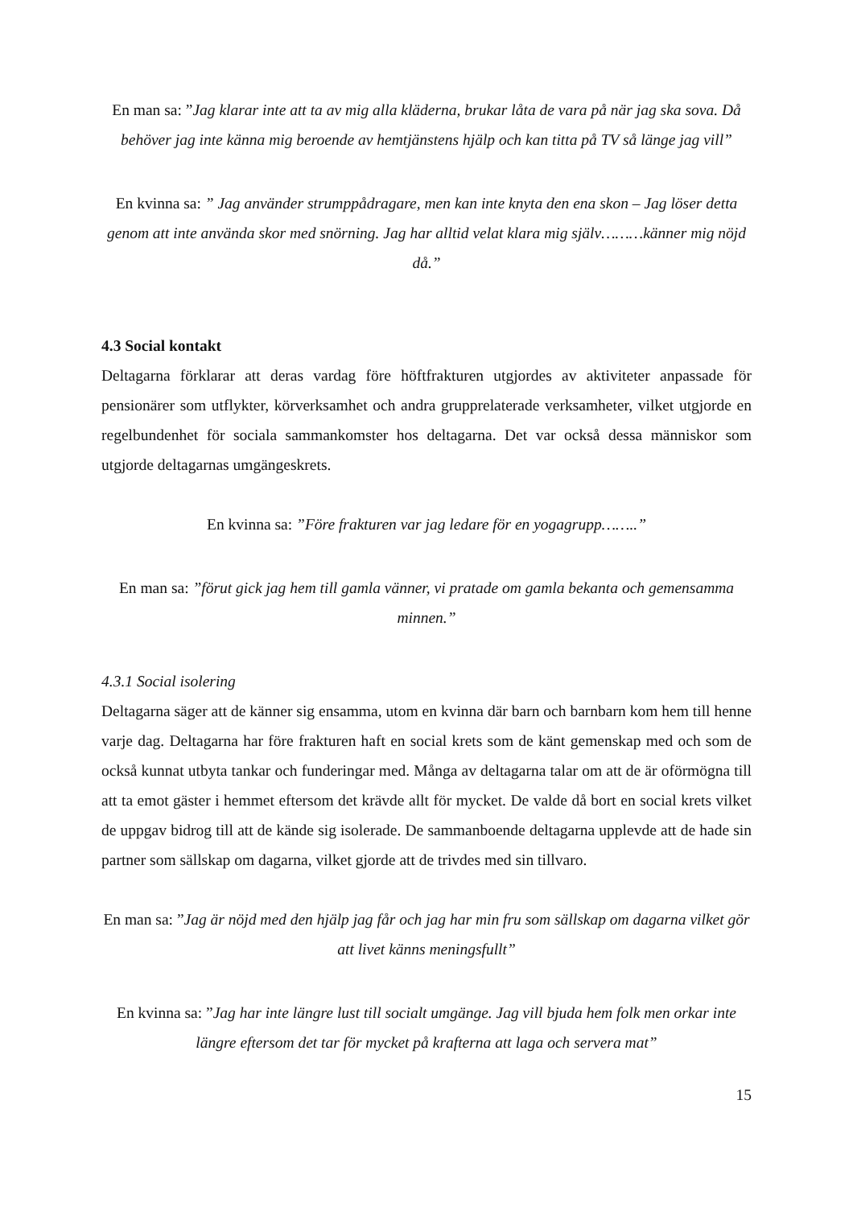En man sa: ”Jag klarar inte att ta av mig alla kläderna, brukar låta de vara på när jag ska sova. Då behöver jag inte känna mig beroende av hemtjänstens hjälp och kan titta på TV så länge jag vill”
En kvinna sa: ” Jag använder strumppådragare, men kan inte knyta den ena skon – Jag löser detta genom att inte använda skor med snörning. Jag har alltid velat klara mig själv………känner mig nöjd då.”
4.3 Social kontakt
Deltagarna förklarar att deras vardag före höftfrakturen utgjordes av aktiviteter anpassade för pensionärer som utflykter, körverksamhet och andra grupprelaterade verksamheter, vilket utgjorde en regelbundenhet för sociala sammankomster hos deltagarna. Det var också dessa människor som utgjorde deltagarnas umgängeskrets.
En kvinna sa: ”Före frakturen var jag ledare för en yogagrupp……..”
En man sa: ”förut gick jag hem till gamla vänner, vi pratade om gamla bekanta och gemensamma minnen.”
4.3.1 Social isolering
Deltagarna säger att de känner sig ensamma, utom en kvinna där barn och barnbarn kom hem till henne varje dag. Deltagarna har före frakturen haft en social krets som de känt gemenskap med och som de också kunnat utbyta tankar och funderingar med. Många av deltagarna talar om att de är oförmögna till att ta emot gäster i hemmet eftersom det krävde allt för mycket. De valde då bort en social krets vilket de uppgav bidrog till att de kände sig isolerade. De sammanboende deltagarna upplevde att de hade sin partner som sällskap om dagarna, vilket gjorde att de trivdes med sin tillvaro.
En man sa: ”Jag är nöjd med den hjälp jag får och jag har min fru som sällskap om dagarna vilket gör att livet känns meningsfullt”
En kvinna sa: ”Jag har inte längre lust till socialt umgänge. Jag vill bjuda hem folk men orkar inte längre eftersom det tar för mycket på krafterna att laga och servera mat”
15